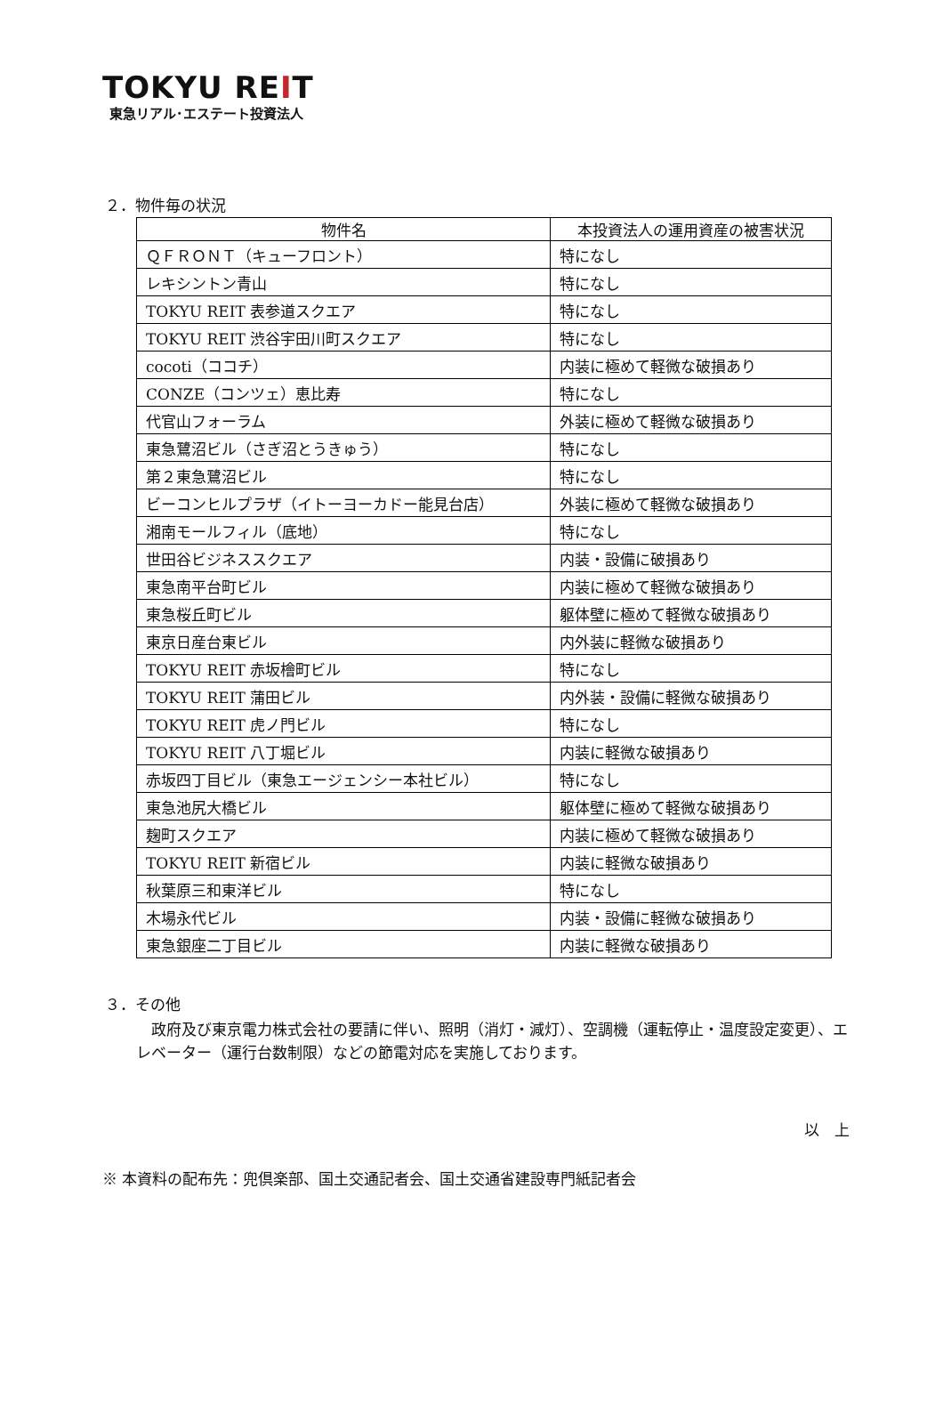TOKYU REIT
東急リアル･エステート投資法人
２．物件毎の状況
| 物件名 | 本投資法人の運用資産の被害状況 |
| --- | --- |
| ＱＦＲＯＮＴ（キューフロント） | 特になし |
| レキシントン青山 | 特になし |
| TOKYU REIT 表参道スクエア | 特になし |
| TOKYU REIT 渋谷宇田川町スクエア | 特になし |
| cocoti（ココチ） | 内装に極めて軽微な破損あり |
| CONZE（コンツェ）恵比寿 | 特になし |
| 代官山フォーラム | 外装に極めて軽微な破損あり |
| 東急鷺沼ビル（さぎ沼とうきゅう） | 特になし |
| 第２東急鷺沼ビル | 特になし |
| ビーコンヒルプラザ（イトーヨーカドー能見台店） | 外装に極めて軽微な破損あり |
| 湘南モールフィル（底地） | 特になし |
| 世田谷ビジネススクエア | 内装・設備に破損あり |
| 東急南平台町ビル | 内装に極めて軽微な破損あり |
| 東急桜丘町ビル | 躯体壁に極めて軽微な破損あり |
| 東京日産台東ビル | 内外装に軽微な破損あり |
| TOKYU REIT 赤坂檜町ビル | 特になし |
| TOKYU REIT 蒲田ビル | 内外装・設備に軽微な破損あり |
| TOKYU REIT 虎ノ門ビル | 特になし |
| TOKYU REIT 八丁堀ビル | 内装に軽微な破損あり |
| 赤坂四丁目ビル（東急エージェンシー本社ビル） | 特になし |
| 東急池尻大橋ビル | 躯体壁に極めて軽微な破損あり |
| 麹町スクエア | 内装に極めて軽微な破損あり |
| TOKYU REIT 新宿ビル | 内装に軽微な破損あり |
| 秋葉原三和東洋ビル | 特になし |
| 木場永代ビル | 内装・設備に軽微な破損あり |
| 東急銀座二丁目ビル | 内装に軽微な破損あり |
３．その他
政府及び東京電力株式会社の要請に伴い、照明（消灯・減灯）、空調機（運転停止・温度設定変更）、エレベーター（運行台数制限）などの節電対応を実施しております。
以　上
※ 本資料の配布先：兜倶楽部、国土交通記者会、国土交通省建設専門紙記者会